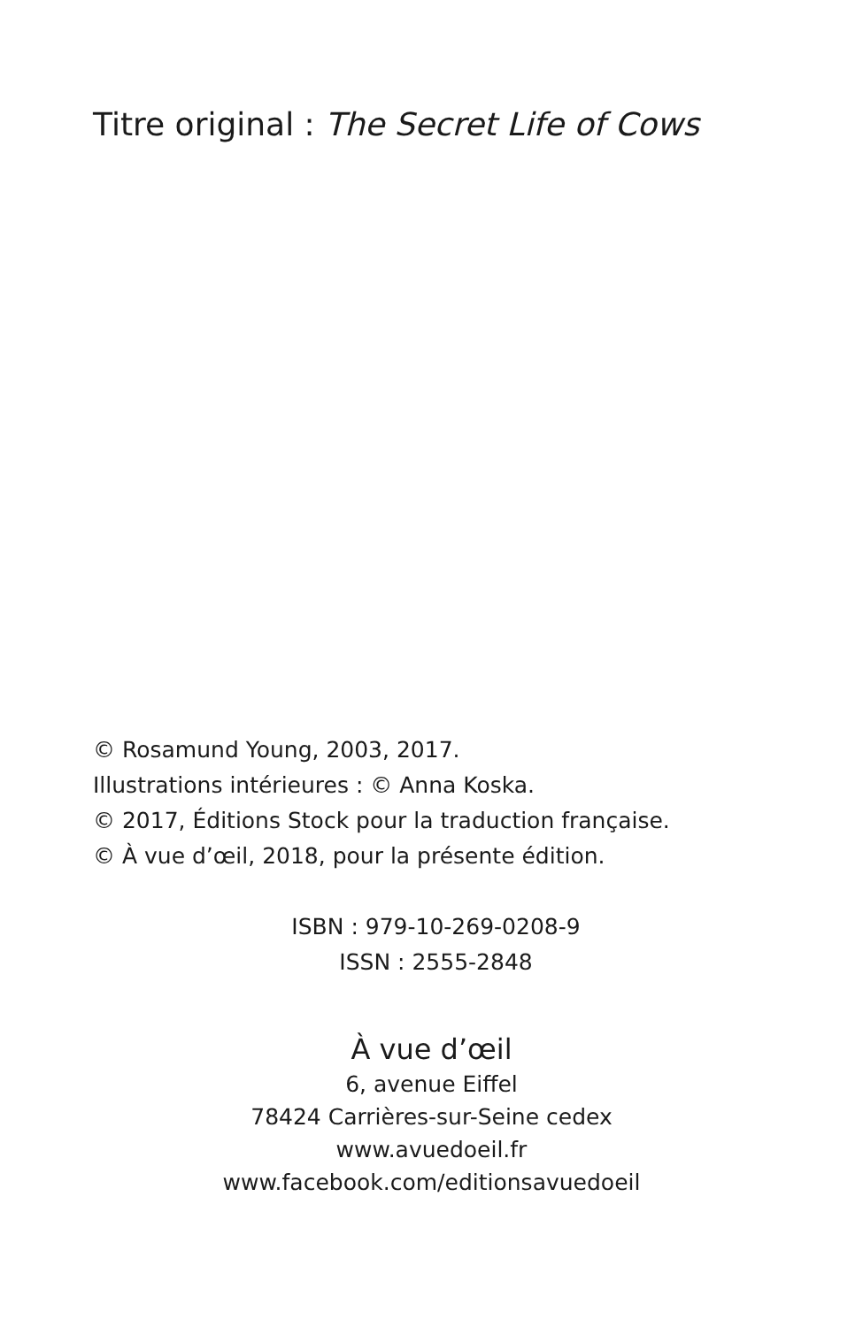Titre original : The Secret Life of Cows
© Rosamund Young, 2003, 2017.
Illustrations intérieures : © Anna Koska.
© 2017, Éditions Stock pour la traduction française.
© À vue d’œil, 2018, pour la présente édition.
ISBN : 979-10-269-0208-9
ISSN : 2555-2848
À vue d’œil
6, avenue Eiffel
78424 Carrières-sur-Seine cedex
www.avuedoeil.fr
www.facebook.com/editionsavuedoeil